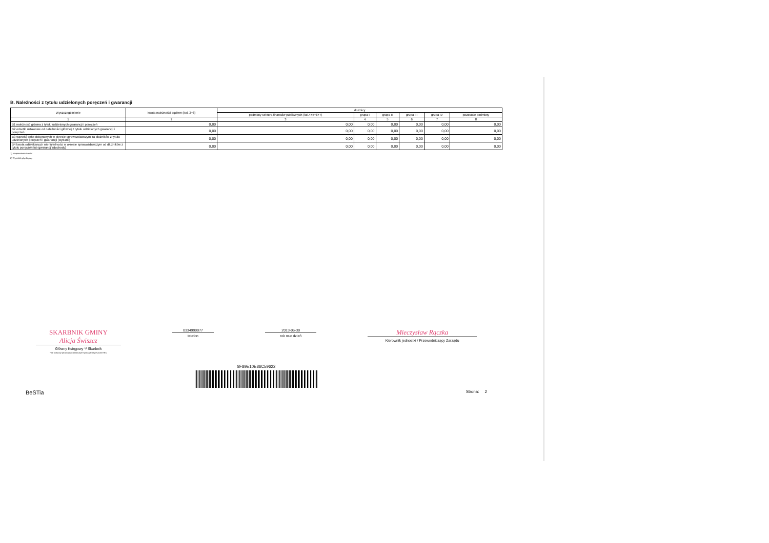B. Należności z tytułu udzielonych poręczeń i gwarancji
| Wyszczególnienie | kwota należności ogółem (kol. 3+8) | dłużnicy | | | | | |
| --- | --- | --- | --- | --- | --- | --- | --- |
| | | podmioty sektora finansów publicznych (kol.4+5+6+7) | grupa I | grupa II | grupa III | grupa IV | pozostałe podmioty |
| 1 | 2 | 3 | 4 | 5 | 6 | 7 | 8 |
| B1 należność główna z tytułu udzielonych gwarancji i poręczeń | 0,00 | 0,00 | 0,00 | 0,00 | 0,00 | 0,00 | 0,00 |
| B2 odsetki ustawowe od należności głównej z tytułu udzielonych gwarancji i poręczeń | 0,00 | 0,00 | 0,00 | 0,00 | 0,00 | 0,00 | 0,00 |
| B3 wartość spłat dokonanych w okresie sprawozdawczym za dłużników z tytułu udzielonych poręczeń i gwarancji (wydatki) | 0,00 | 0,00 | 0,00 | 0,00 | 0,00 | 0,00 | 0,00 |
| B4 kwota odzyskanych wierzytelności w okresie sprawozdawczym od dłużników z tytułu poręczeń lub gwarancji (dochody) | 0,00 | 0,00 | 0,00 | 0,00 | 0,00 | 0,00 | 0,00 |
1) Niepotrzebne skreślić
2) Wypełnić gdy dotyczy
SKARBNIK GMINY
Alicja Świszcz
Główny Księgowy */ Skarbnik
*nie dotyczy sprawozdań zbiorczych sporządzonych przez RIO
0334990077
telefon
2013-06-30
rok m-c dzień
Mieczysław Rączka
Kierownik jednostki / Przewodniczący Zarządu
8F89E10E86C59622
BeSTia Strona: 2